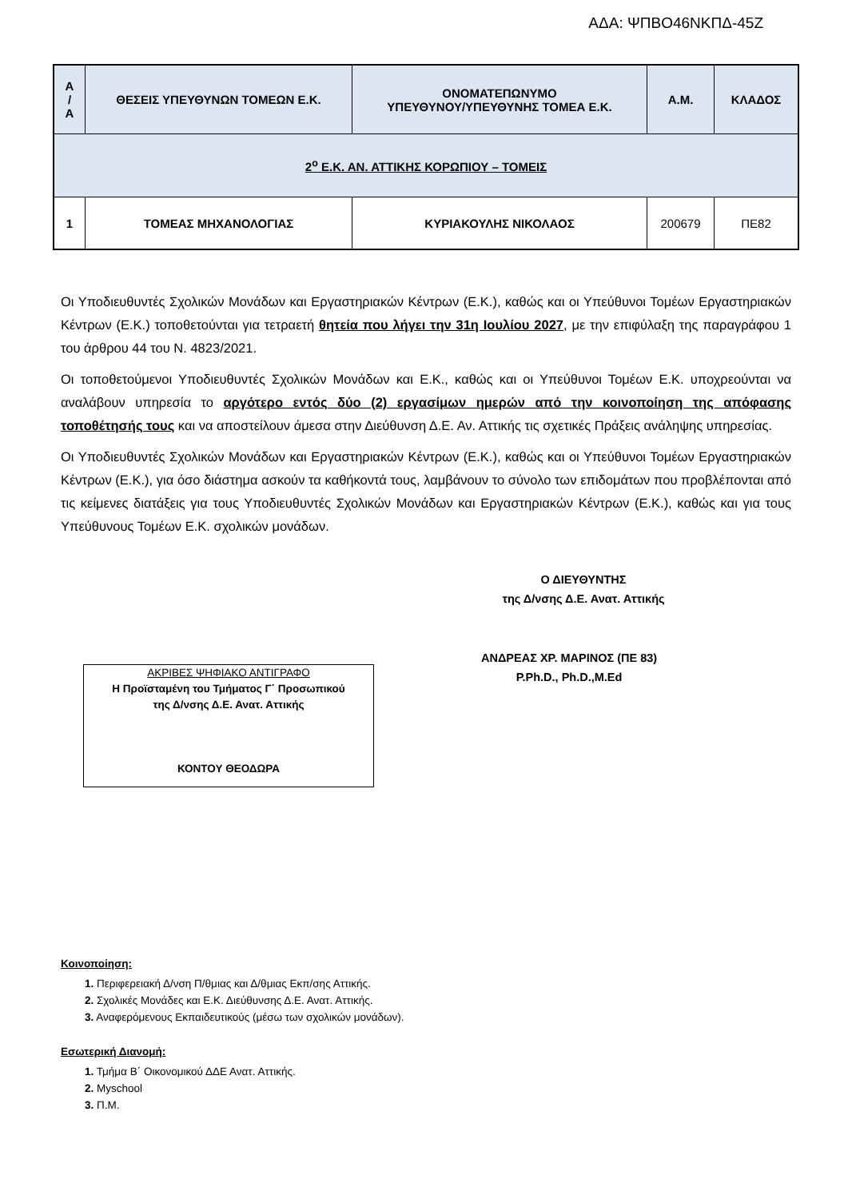ΑΔΑ: ΨΠΒΟ46ΝΚΠΔ-45Ζ
| Α / Α | ΘΕΣΕΙΣ ΥΠΕΥΘΥΝΩΝ ΤΟΜΕΩΝ Ε.Κ. | ΟΝΟΜΑΤΕΠΩΝΥΜΟ ΥΠΕΥΘΥΝΟΥ/ΥΠΕΥΘΥΝΗΣ ΤΟΜΕΑ Ε.Κ. | Α.Μ. | ΚΛΑΔΟΣ |
| --- | --- | --- | --- | --- |
| 2<sup>ο</sup> Ε.Κ. ΑΝ. ΑΤΤΙΚΗΣ ΚΟΡΩΠΙΟΥ – ΤΟΜΕΙΣ | | | | |
| 1 | ΤΟΜΕΑΣ ΜΗΧΑΝΟΛΟΓΙΑΣ | ΚΥΡΙΑΚΟΥΛΗΣ ΝΙΚΟΛΑΟΣ | 200679 | ΠΕ82 |
Οι Υποδιευθυντές Σχολικών Μονάδων και Εργαστηριακών Κέντρων (Ε.Κ.), καθώς και οι Υπεύθυνοι Τομέων Εργαστηριακών Κέντρων (Ε.Κ.) τοποθετούνται για τετραετή θητεία που λήγει την 31η Ιουλίου 2027, με την επιφύλαξη της παραγράφου 1 του άρθρου 44 του Ν. 4823/2021.
Οι τοποθετούμενοι Υποδιευθυντές Σχολικών Μονάδων και Ε.Κ., καθώς και οι Υπεύθυνοι Τομέων Ε.Κ. υποχρεούνται να αναλάβουν υπηρεσία το αργότερο εντός δύο (2) εργασίμων ημερών από την κοινοποίηση της απόφασης τοποθέτησής τους και να αποστείλουν άμεσα στην Διεύθυνση Δ.Ε. Αν. Αττικής τις σχετικές Πράξεις ανάληψης υπηρεσίας.
Οι Υποδιευθυντές Σχολικών Μονάδων και Εργαστηριακών Κέντρων (Ε.Κ.), καθώς και οι Υπεύθυνοι Τομέων Εργαστηριακών Κέντρων (Ε.Κ.), για όσο διάστημα ασκούν τα καθήκοντά τους, λαμβάνουν το σύνολο των επιδομάτων που προβλέπονται από τις κείμενες διατάξεις για τους Υποδιευθυντές Σχολικών Μονάδων και Εργαστηριακών Κέντρων (Ε.Κ.), καθώς και για τους Υπεύθυνους Τομέων Ε.Κ. σχολικών μονάδων.
Ο ΔΙΕΥΘΥΝΤΗΣ
της Δ/νσης Δ.Ε. Ανατ. Αττικής
ΑΚΡΙΒΕΣ ΨΗΦΙΑΚΟ ΑΝΤΙΓΡΑΦΟ
Η Προϊσταμένη του Τμήματος Γ΄ Προσωπικού
της Δ/νσης Δ.Ε. Ανατ. Αττικής
ΚΟΝΤΟΥ ΘΕΟΔΩΡΑ
ΑΝΔΡΕΑΣ ΧΡ. ΜΑΡΙΝΟΣ (ΠΕ 83)
P.Ph.D., Ph.D.,M.Ed
Κοινοποίηση:
1. Περιφερειακή Δ/νση Π/θμιας και Δ/θμιας Εκπ/σης Αττικής.
2. Σχολικές Μονάδες και Ε.Κ. Διεύθυνσης Δ.Ε. Ανατ. Αττικής.
3. Αναφερόμενους Εκπαιδευτικούς (μέσω των σχολικών μονάδων).
Εσωτερική Διανομή:
1. Τμήμα Β΄ Οικονομικού ΔΔΕ Ανατ. Αττικής.
2. Myschool
3. Π.Μ.